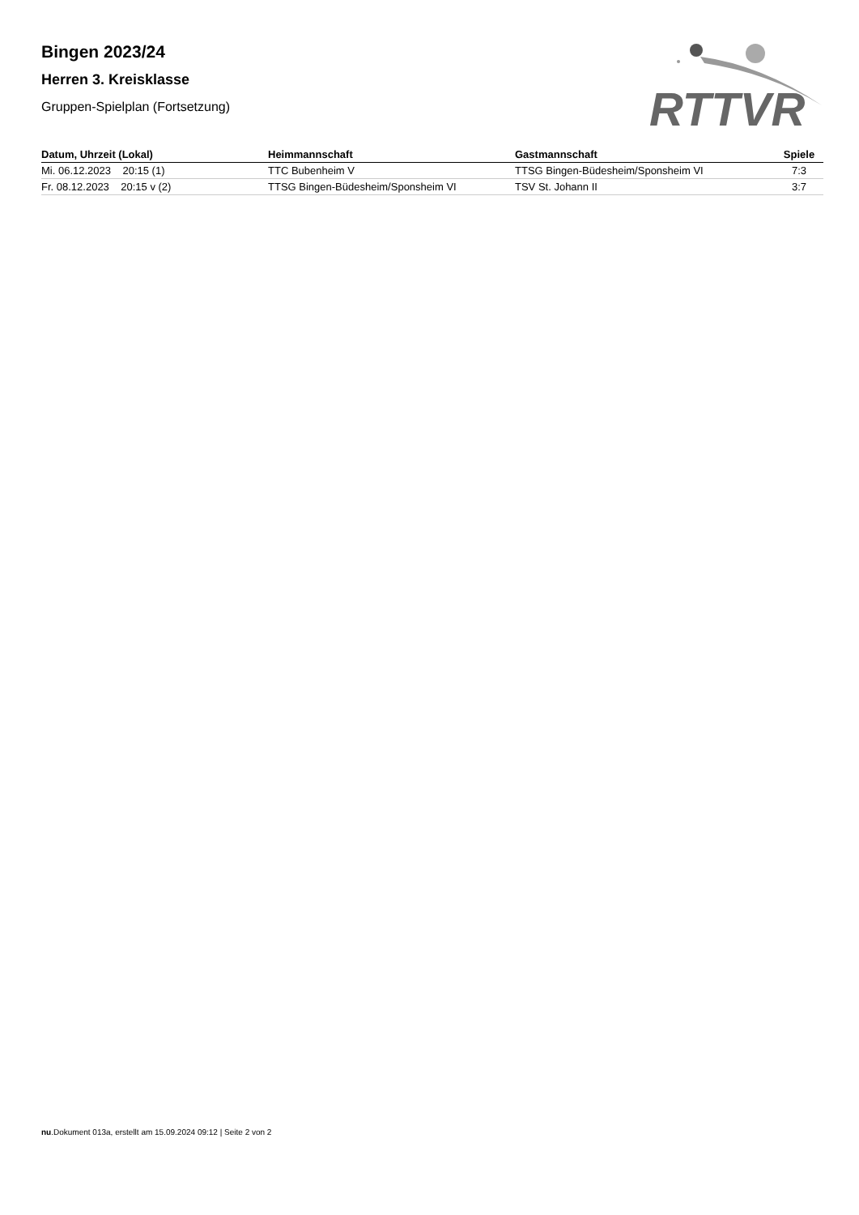RTTVR
Bingen 2023/24
Herren 3. Kreisklasse
Gruppen-Spielplan (Fortsetzung)
| Datum, Uhrzeit (Lokal) | Heimmannschaft | Gastmannschaft | Spiele |
| --- | --- | --- | --- |
| Mi. 06.12.2023 20:15 (1) | TTC Bubenheim V | TTSG Bingen-Büdesheim/Sponsheim VI | 7:3 |
| Fr. 08.12.2023 20:15 v (2) | TTSG Bingen-Büdesheim/Sponsheim VI | TSV St. Johann II | 3:7 |
nu.Dokument 013a, erstellt am 15.09.2024 09:12 | Seite 2 von 2